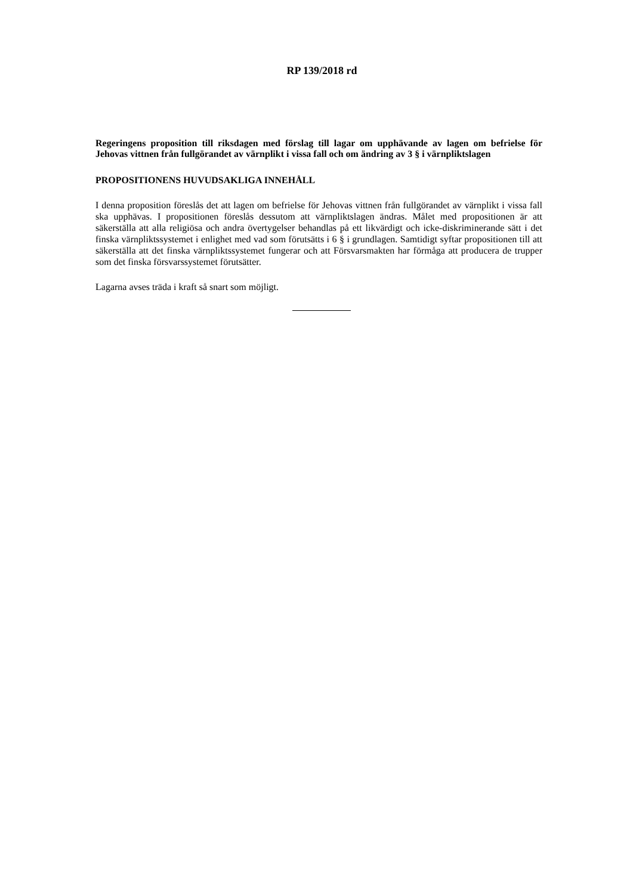RP 139/2018 rd
Regeringens proposition till riksdagen med förslag till lagar om upphävande av lagen om befrielse för Jehovas vittnen från fullgörandet av värnplikt i vissa fall och om ändring av 3 § i värnpliktslagen
PROPOSITIONENS HUVUDSAKLIGA INNEHÅLL
I denna proposition föreslås det att lagen om befrielse för Jehovas vittnen från fullgörandet av värnplikt i vissa fall ska upphävas. I propositionen föreslås dessutom att värnpliktslagen ändras. Målet med propositionen är att säkerställa att alla religiösa och andra övertygelser behandlas på ett likvärdigt och icke-diskriminerande sätt i det finska värnpliktssystemet i enlighet med vad som förutsätts i 6 § i grundlagen. Samtidigt syftar propositionen till att säkerställa att det finska värnpliktssystemet fungerar och att Försvarsmakten har förmåga att producera de trupper som det finska försvarssystemet förutsätter.
Lagarna avses träda i kraft så snart som möjligt.